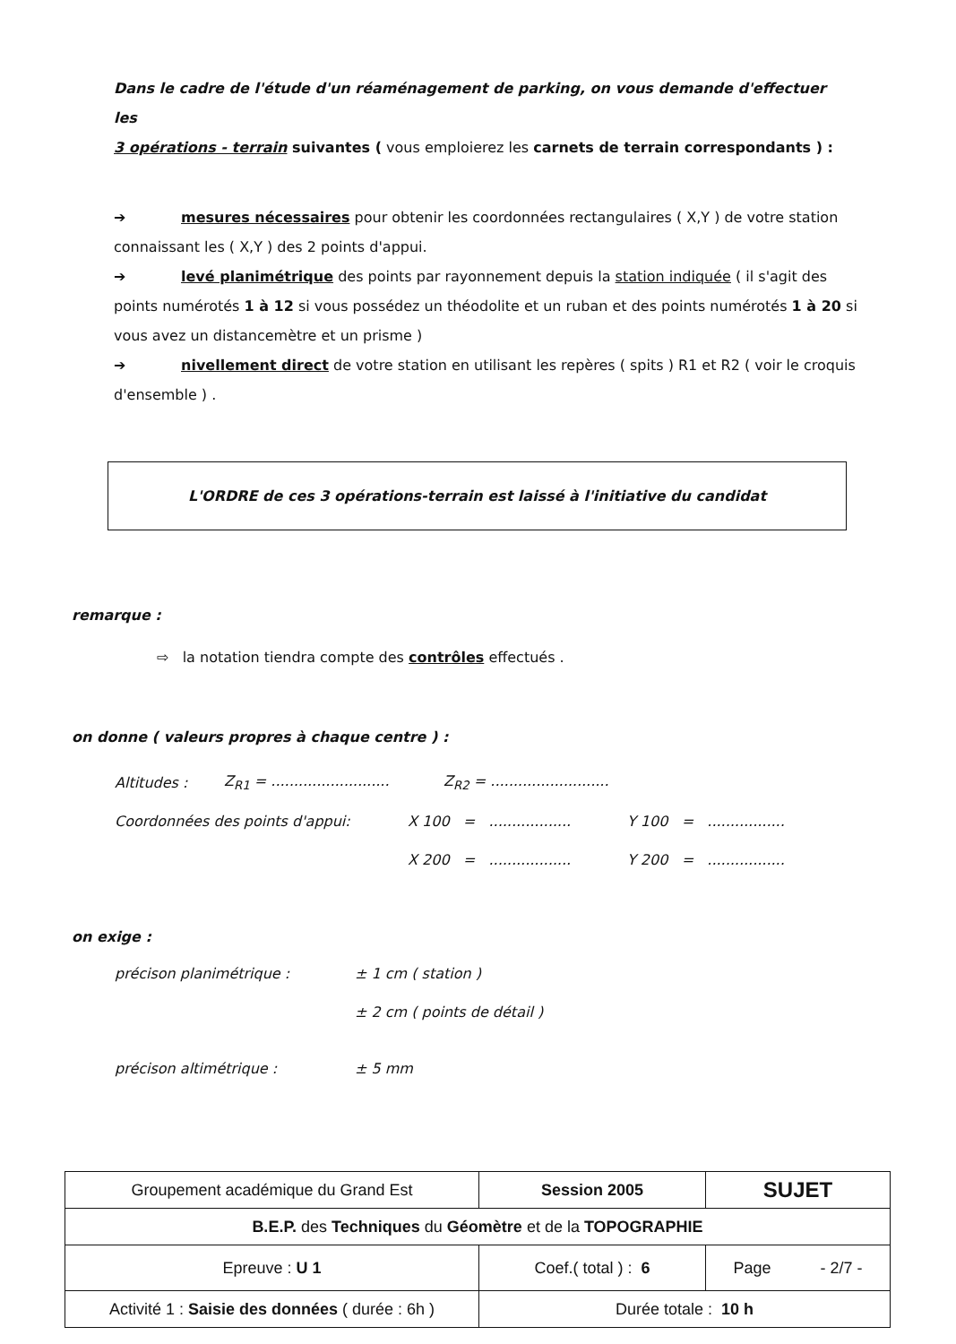Dans le cadre de l'étude d'un réaménagement de parking, on vous demande d'effectuer les
3 opérations - terrain suivantes ( vous emploierez les carnets de terrain correspondants ) :
➔ mesures nécessaires pour obtenir les coordonnées rectangulaires ( X,Y ) de votre station connaissant les ( X,Y ) des 2 points d'appui.
➔ levé planimétrique des points par rayonnement depuis la station indiquée ( il s'agit des points numérotés 1 à 12 si vous possédez un théodolite et un ruban et des points numérotés 1 à 20 si vous avez un distancemètre et un prisme )
➔ nivellement direct de votre station en utilisant les repères ( spits ) R1 et R2 ( voir le croquis d'ensemble ) .
L'ORDRE de ces 3 opérations-terrain est laissé à l'initiative du candidat
remarque :
⇨ la notation tiendra compte des contrôles effectués .
on donne ( valeurs propres à chaque centre ) :
Altitudes : Z<sub>R1</sub> = .......................... Z<sub>R2</sub> = ..........................
Coordonnées des points d'appui: X 100 = .................. Y 100 = .................
X 200 = .................. Y 200 = .................
on exige :
précison planimétrique : ± 1 cm ( station )
± 2 cm ( points de détail )
précison altimétrique : ± 5 mm
| Groupement académique du Grand Est | Session 2005 | SUJET |
| B.E.P. des Techniques du Géomètre et de la TOPOGRAPHIE | | |
| Epreuve : U 1 | Coef.( total ) : 6 | Page - 2/7 - |
| Activité 1 : Saisie des données ( durée : 6h ) | Durée totale : 10 h | |